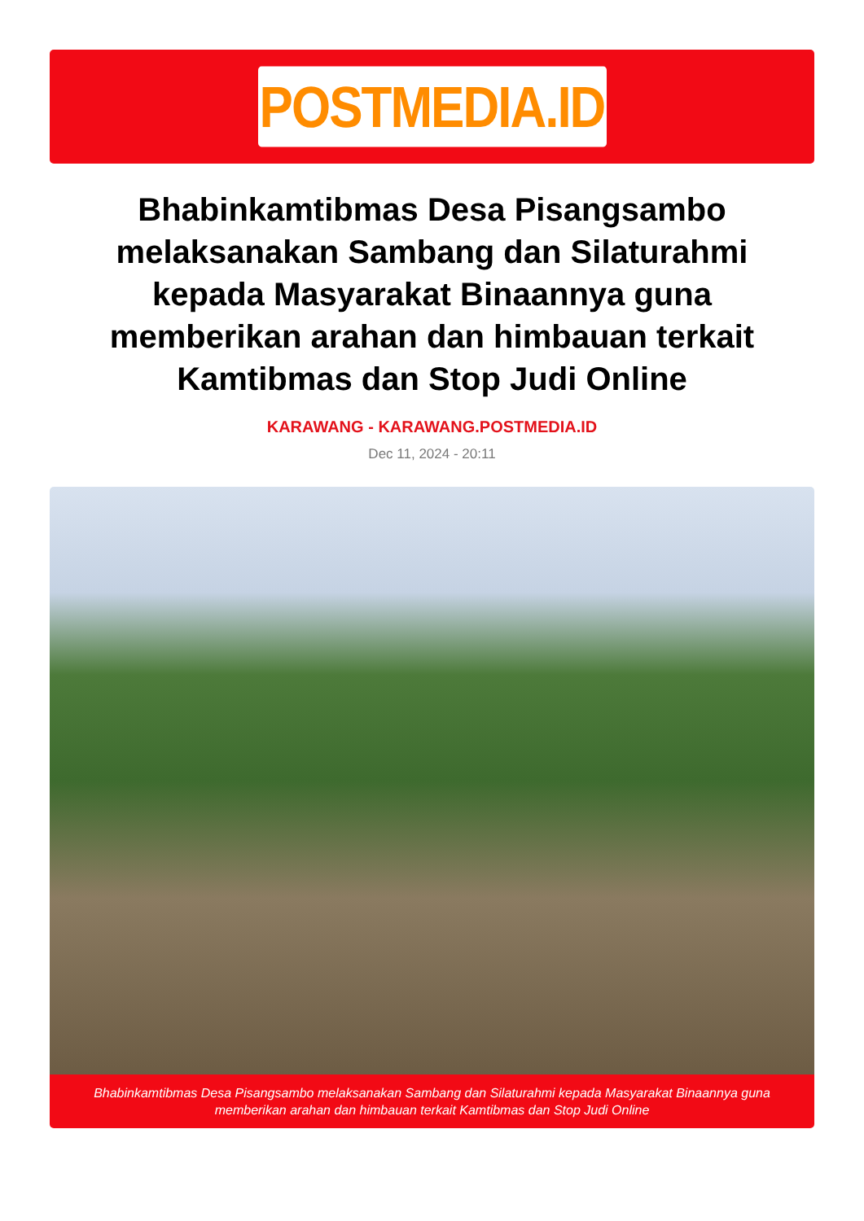POSTMEDIA.ID
Bhabinkamtibmas Desa Pisangsambo melaksanakan Sambang dan Silaturahmi kepada Masyarakat Binaannya guna memberikan arahan dan himbauan terkait Kamtibmas dan Stop Judi Online
KARAWANG - KARAWANG.POSTMEDIA.ID
Dec 11, 2024 - 20:11
Bhabinkamtibmas Desa Pisangsambo melaksanakan Sambang dan Silaturahmi kepada Masyarakat Binaannya guna memberikan arahan dan himbauan terkait Kamtibmas dan Stop Judi Online